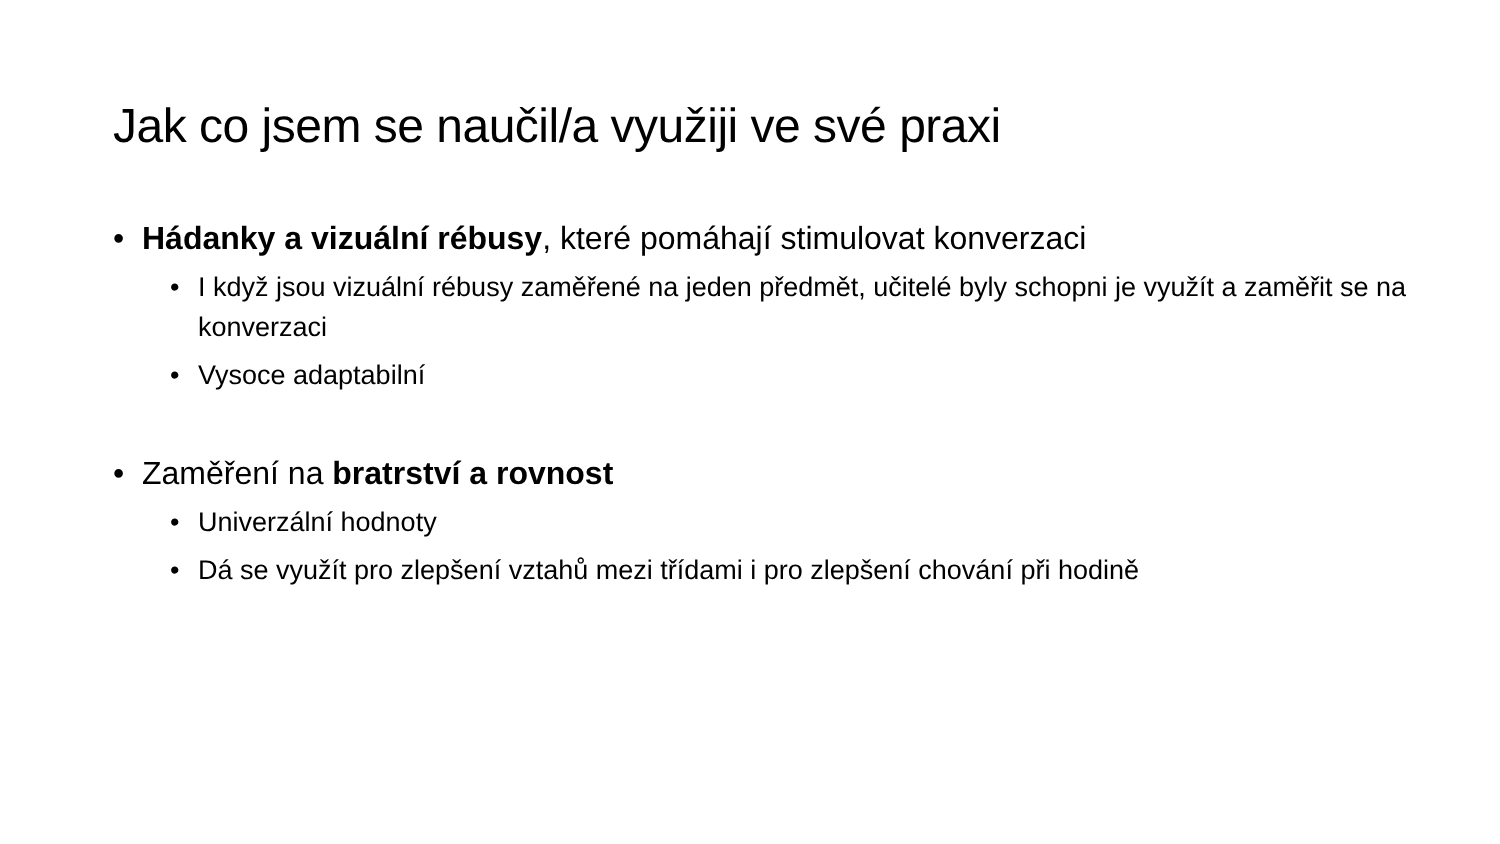Jak co jsem se naučil/a využiji ve své praxi
• Hádanky a vizuální rébusy, které pomáhají stimulovat konverzaci
• I když jsou vizuální rébusy zaměřené na jeden předmět, učitelé byly schopni je využít a zaměřit se na konverzaci
• Vysoce adaptabilní
• Zaměření na bratrství a rovnost
• Univerzální hodnoty
• Dá se využít pro zlepšení vztahů mezi třídami i pro zlepšení chování při hodině